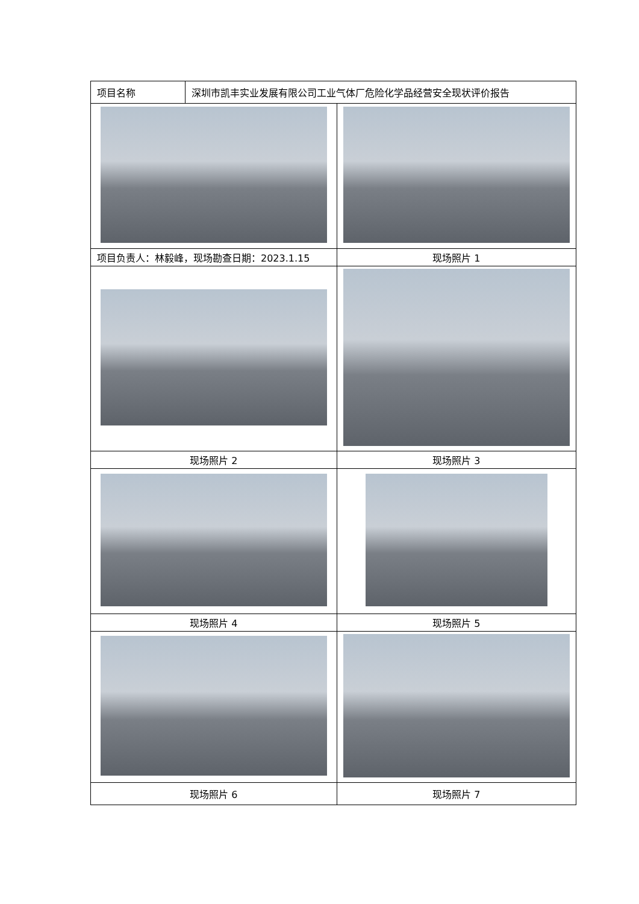| 项目名称 | 深圳市凯丰实业发展有限公司工业气体厂危险化学品经营安全现状评价报告 | |
| 项目负责人：林毅峰，现场勘查日期：2023.1.15 | | 现场照片 1 |
| 现场照片 2 | | 现场照片 3 |
| 现场照片 4 | | 现场照片 5 |
| 现场照片 6 | | 现场照片 7 |